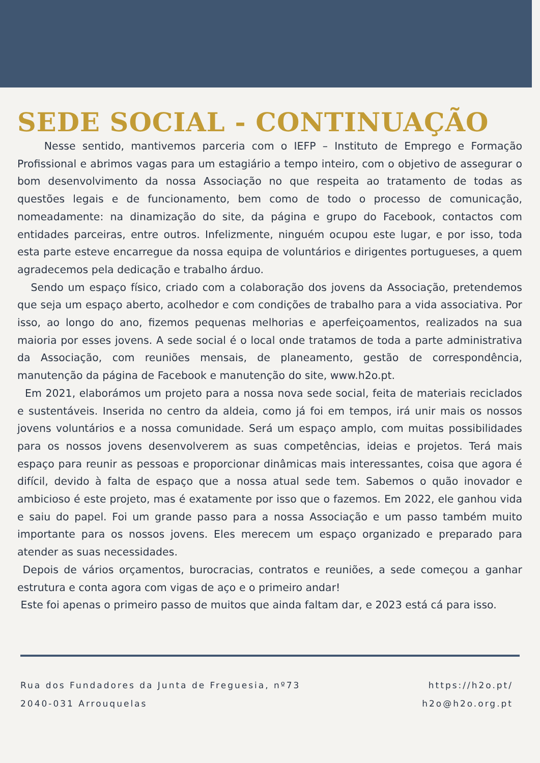SEDE SOCIAL - CONTINUAÇÃO
Nesse sentido, mantivemos parceria com o IEFP – Instituto de Emprego e Formação Profissional e abrimos vagas para um estagiário a tempo inteiro, com o objetivo de assegurar o bom desenvolvimento da nossa Associação no que respeita ao tratamento de todas as questões legais e de funcionamento, bem como de todo o processo de comunicação, nomeadamente: na dinamização do site, da página e grupo do Facebook, contactos com entidades parceiras, entre outros. Infelizmente, ninguém ocupou este lugar, e por isso, toda esta parte esteve encarregue da nossa equipa de voluntários e dirigentes portugueses, a quem agradecemos pela dedicação e trabalho árduo.
Sendo um espaço físico, criado com a colaboração dos jovens da Associação, pretendemos que seja um espaço aberto, acolhedor e com condições de trabalho para a vida associativa. Por isso, ao longo do ano, fizemos pequenas melhorias e aperfeiçoamentos, realizados na sua maioria por esses jovens. A sede social é o local onde tratamos de toda a parte administrativa da Associação, com reuniões mensais, de planeamento, gestão de correspondência, manutenção da página de Facebook e manutenção do site, www.h2o.pt.
Em 2021, elaborámos um projeto para a nossa nova sede social, feita de materiais reciclados e sustentáveis. Inserida no centro da aldeia, como já foi em tempos, irá unir mais os nossos jovens voluntários e a nossa comunidade. Será um espaço amplo, com muitas possibilidades para os nossos jovens desenvolverem as suas competências, ideias e projetos. Terá mais espaço para reunir as pessoas e proporcionar dinâmicas mais interessantes, coisa que agora é difícil, devido à falta de espaço que a nossa atual sede tem. Sabemos o quão inovador e ambicioso é este projeto, mas é exatamente por isso que o fazemos. Em 2022, ele ganhou vida e saiu do papel. Foi um grande passo para a nossa Associação e um passo também muito importante para os nossos jovens. Eles merecem um espaço organizado e preparado para atender as suas necessidades.
Depois de vários orçamentos, burocracias, contratos e reuniões, a sede começou a ganhar estrutura e conta agora com vigas de aço e o primeiro andar!
Este foi apenas o primeiro passo de muitos que ainda faltam dar, e 2023 está cá para isso.
Rua dos Fundadores da Junta de Freguesia, nº73
2040-031 Arrouquelas
https://h2o.pt/
h2o@h2o.org.pt